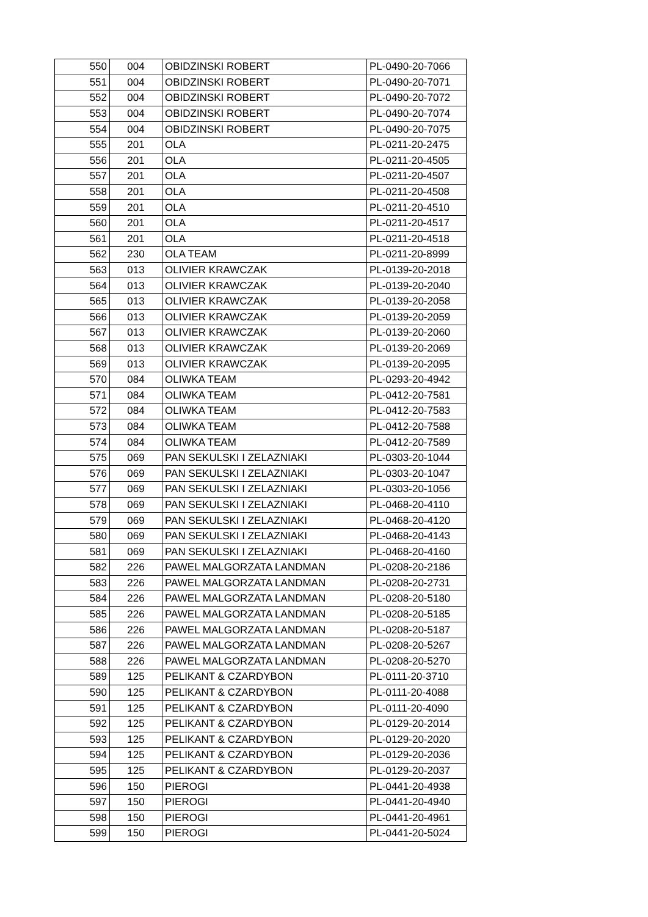| 550 | 004 | OBIDZINSKI ROBERT | PL-0490-20-7066 |
| 551 | 004 | OBIDZINSKI ROBERT | PL-0490-20-7071 |
| 552 | 004 | OBIDZINSKI ROBERT | PL-0490-20-7072 |
| 553 | 004 | OBIDZINSKI ROBERT | PL-0490-20-7074 |
| 554 | 004 | OBIDZINSKI ROBERT | PL-0490-20-7075 |
| 555 | 201 | OLA | PL-0211-20-2475 |
| 556 | 201 | OLA | PL-0211-20-4505 |
| 557 | 201 | OLA | PL-0211-20-4507 |
| 558 | 201 | OLA | PL-0211-20-4508 |
| 559 | 201 | OLA | PL-0211-20-4510 |
| 560 | 201 | OLA | PL-0211-20-4517 |
| 561 | 201 | OLA | PL-0211-20-4518 |
| 562 | 230 | OLA TEAM | PL-0211-20-8999 |
| 563 | 013 | OLIVIER KRAWCZAK | PL-0139-20-2018 |
| 564 | 013 | OLIVIER KRAWCZAK | PL-0139-20-2040 |
| 565 | 013 | OLIVIER KRAWCZAK | PL-0139-20-2058 |
| 566 | 013 | OLIVIER KRAWCZAK | PL-0139-20-2059 |
| 567 | 013 | OLIVIER KRAWCZAK | PL-0139-20-2060 |
| 568 | 013 | OLIVIER KRAWCZAK | PL-0139-20-2069 |
| 569 | 013 | OLIVIER KRAWCZAK | PL-0139-20-2095 |
| 570 | 084 | OLIWKA TEAM | PL-0293-20-4942 |
| 571 | 084 | OLIWKA TEAM | PL-0412-20-7581 |
| 572 | 084 | OLIWKA TEAM | PL-0412-20-7583 |
| 573 | 084 | OLIWKA TEAM | PL-0412-20-7588 |
| 574 | 084 | OLIWKA TEAM | PL-0412-20-7589 |
| 575 | 069 | PAN SEKULSKI I ZELAZNIAKI | PL-0303-20-1044 |
| 576 | 069 | PAN SEKULSKI I ZELAZNIAKI | PL-0303-20-1047 |
| 577 | 069 | PAN SEKULSKI I ZELAZNIAKI | PL-0303-20-1056 |
| 578 | 069 | PAN SEKULSKI I ZELAZNIAKI | PL-0468-20-4110 |
| 579 | 069 | PAN SEKULSKI I ZELAZNIAKI | PL-0468-20-4120 |
| 580 | 069 | PAN SEKULSKI I ZELAZNIAKI | PL-0468-20-4143 |
| 581 | 069 | PAN SEKULSKI I ZELAZNIAKI | PL-0468-20-4160 |
| 582 | 226 | PAWEL MALGORZATA LANDMAN | PL-0208-20-2186 |
| 583 | 226 | PAWEL MALGORZATA LANDMAN | PL-0208-20-2731 |
| 584 | 226 | PAWEL MALGORZATA LANDMAN | PL-0208-20-5180 |
| 585 | 226 | PAWEL MALGORZATA LANDMAN | PL-0208-20-5185 |
| 586 | 226 | PAWEL MALGORZATA LANDMAN | PL-0208-20-5187 |
| 587 | 226 | PAWEL MALGORZATA LANDMAN | PL-0208-20-5267 |
| 588 | 226 | PAWEL MALGORZATA LANDMAN | PL-0208-20-5270 |
| 589 | 125 | PELIKANT & CZARDYBON | PL-0111-20-3710 |
| 590 | 125 | PELIKANT & CZARDYBON | PL-0111-20-4088 |
| 591 | 125 | PELIKANT & CZARDYBON | PL-0111-20-4090 |
| 592 | 125 | PELIKANT & CZARDYBON | PL-0129-20-2014 |
| 593 | 125 | PELIKANT & CZARDYBON | PL-0129-20-2020 |
| 594 | 125 | PELIKANT & CZARDYBON | PL-0129-20-2036 |
| 595 | 125 | PELIKANT & CZARDYBON | PL-0129-20-2037 |
| 596 | 150 | PIEROGI | PL-0441-20-4938 |
| 597 | 150 | PIEROGI | PL-0441-20-4940 |
| 598 | 150 | PIEROGI | PL-0441-20-4961 |
| 599 | 150 | PIEROGI | PL-0441-20-5024 |